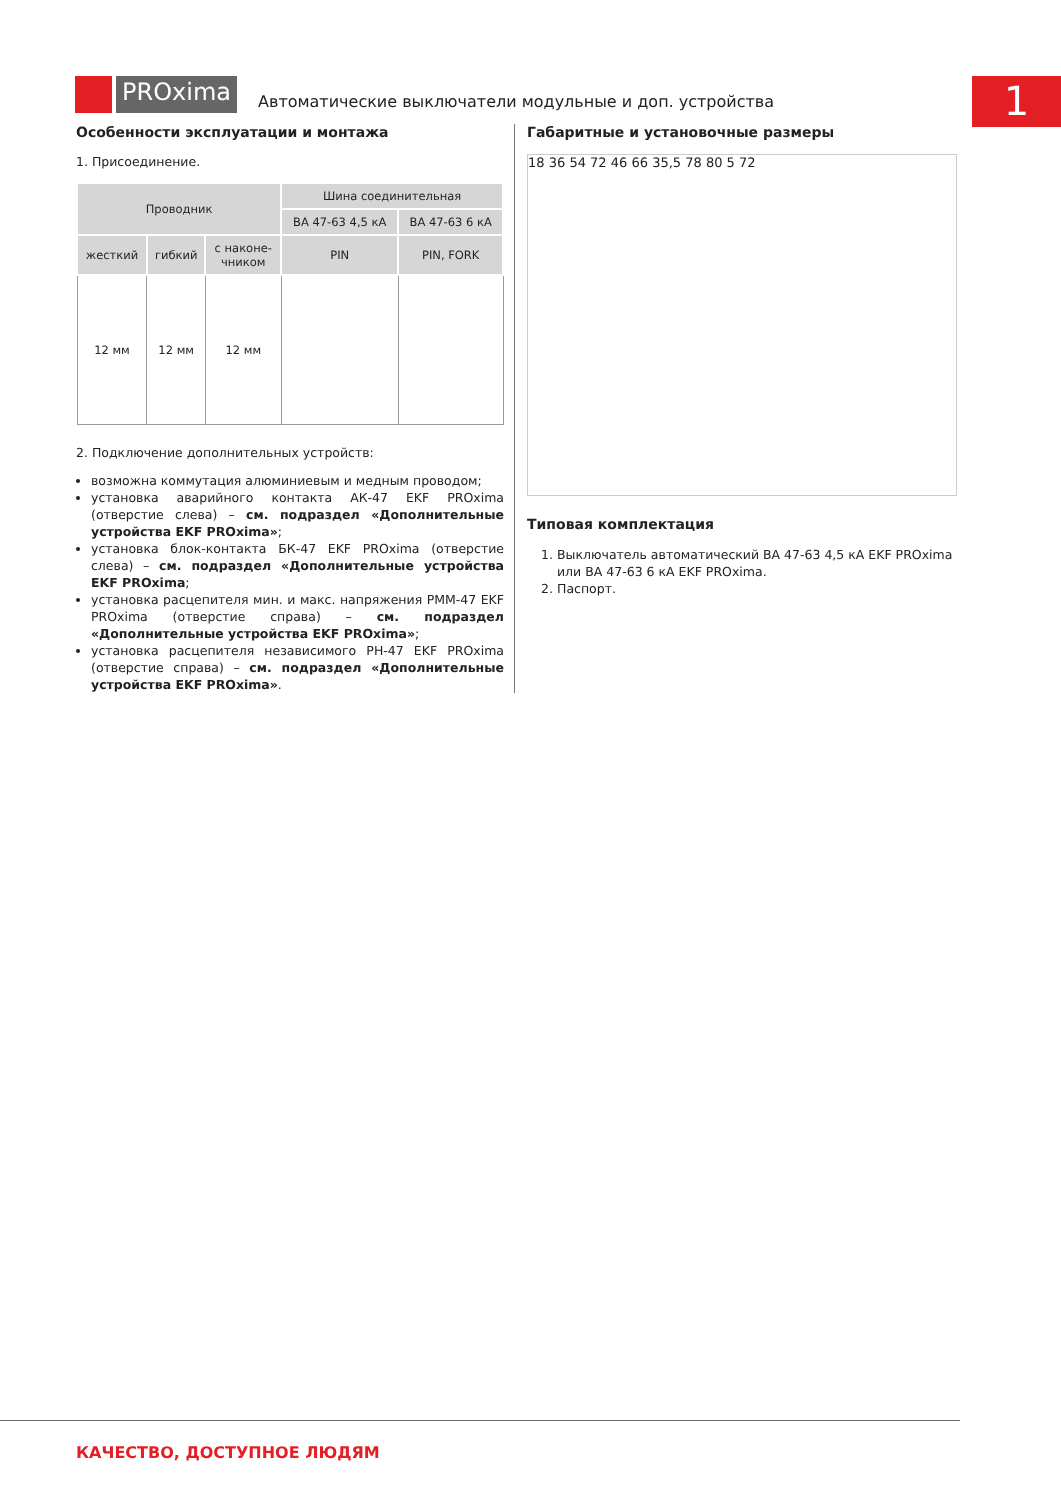PROxima
Автоматические выключатели модульные и доп. устройства
1
Особенности эксплуатации и монтажа
1. Присоединение.
| Проводник | | | Шина соединительная | |
| --- | --- | --- | --- | --- |
| | | | ВА 47-63 4,5 кА | ВА 47-63 6 кА |
| жесткий | гибкий | с наконе- чником | PIN | PIN, FORK |
| 12 мм | 12 мм | 12 мм | | |
2. Подключение дополнительных устройств:
возможна коммутация алюминиевым и медным проводом;
установка аварийного контакта АК-47 EKF PROxima (отверстие слева) – см. подраздел «Дополнительные устройства EKF PROxima»;
установка блок-контакта БК-47 EKF PROxima (отверстие слева) – см. подраздел «Дополнительные устройства EKF PROxima;
установка расцепителя мин. и макс. напряжения РММ-47 EKF PROxima (отверстие справа) – см. подраздел «Дополнительные устройства EKF PROxima»;
установка расцепителя независимого РН-47 EKF PROxima (отверстие справа) – см. подраздел «Дополнительные устройства EKF PROxima».
Габаритные и установочные размеры
18 36 54 72 46 66 35,5 78 80 5 72
Типовая комплектация
1. Выключатель автоматический ВА 47-63 4,5 кА EKF PROxima или ВА 47-63 6 кА EKF PROxima.
2. Паспорт.
КАЧЕСТВО, ДОСТУПНОЕ ЛЮДЯМ